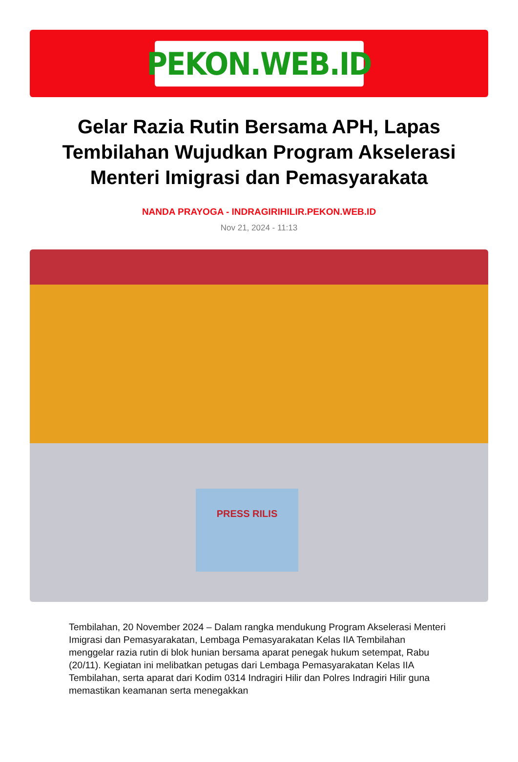PEKON.WEB.ID
Gelar Razia Rutin Bersama APH, Lapas Tembilahan Wujudkan Program Akselerasi Menteri Imigrasi dan Pemasyarakata
NANDA PRAYOGA - INDRAGIRIHILIR.PEKON.WEB.ID
Nov 21, 2024 - 11:13
PRESS RILIS
Tembilahan, 20 November 2024 – Dalam rangka mendukung Program Akselerasi Menteri Imigrasi dan Pemasyarakatan, Lembaga Pemasyarakatan Kelas IIA Tembilahan menggelar razia rutin di blok hunian bersama aparat penegak hukum setempat, Rabu (20/11). Kegiatan ini melibatkan petugas dari Lembaga Pemasyarakatan Kelas IIA Tembilahan, serta aparat dari Kodim 0314 Indragiri Hilir dan Polres Indragiri Hilir guna memastikan keamanan serta menegakkan